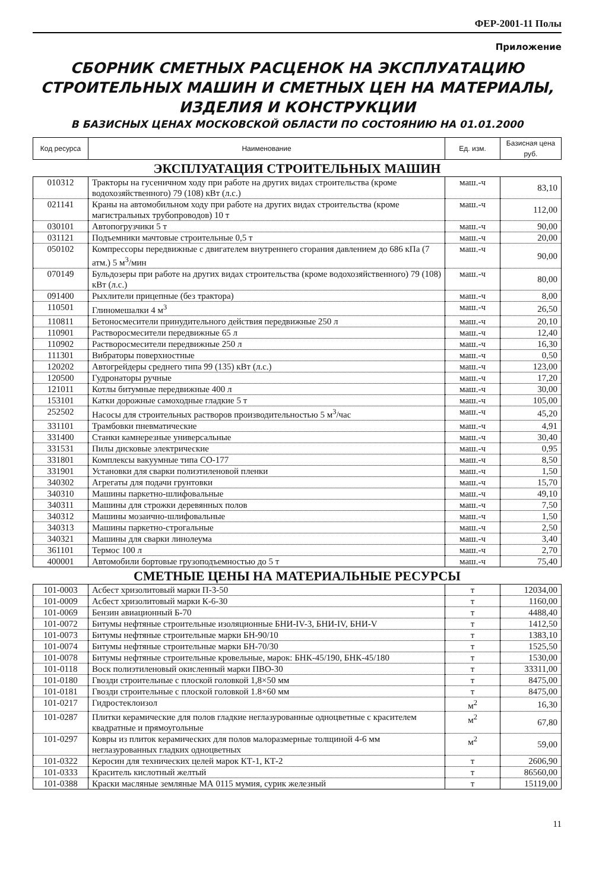ФЕР-2001-11 Полы
Приложение
СБОРНИК СМЕТНЫХ РАСЦЕНОК НА ЭКСПЛУАТАЦИЮ
СТРОИТЕЛЬНЫХ МАШИН И СМЕТНЫХ ЦЕН НА МАТЕРИАЛЫ,
ИЗДЕЛИЯ И КОНСТРУКЦИИ
В БАЗИСНЫХ ЦЕНАХ МОСКОВСКОЙ ОБЛАСТИ ПО СОСТОЯНИЮ НА 01.01.2000
| Код ресурса | Наименование | Ед. изм. | Базисная цена руб. |
| --- | --- | --- | --- |
ЭКСПЛУАТАЦИЯ СТРОИТЕЛЬНЫХ МАШИН
| 010312 | Тракторы на гусеничном ходу при работе на других видах строительства (кроме водохозяйственного) 79 (108) кВт (л.с.) | маш.-ч | 83,10 |
| 021141 | Краны на автомобильном ходу при работе на других видах строительства (кроме магистральных трубопроводов) 10 т | маш.-ч | 112,00 |
| 030101 | Автопогрузчики 5 т | маш.-ч | 90,00 |
| 031121 | Подъемники мачтовые строительные 0,5 т | маш.-ч | 20,00 |
| 050102 | Компрессоры передвижные с двигателем внутреннего сгорания давлением до 686 кПа (7 атм.) 5 м<sup>3</sup>/мин | маш.-ч | 90,00 |
| 070149 | Бульдозеры при работе на других видах строительства (кроме водохозяйственного) 79 (108) кВт (л.с.) | маш.-ч | 80,00 |
| 091400 | Рыхлители прицепные (без трактора) | маш.-ч | 8,00 |
| 110501 | Глиномешалки 4 м<sup>3</sup> | маш.-ч | 26,50 |
| 110811 | Бетоносмесители принудительного действия передвижные 250 л | маш.-ч | 20,10 |
| 110901 | Растворосмесители передвижные 65 л | маш.-ч | 12,40 |
| 110902 | Растворосмесители передвижные 250 л | маш.-ч | 16,30 |
| 111301 | Вибраторы поверхностные | маш.-ч | 0,50 |
| 120202 | Автогрейдеры среднего типа 99 (135) кВт (л.с.) | маш.-ч | 123,00 |
| 120500 | Гудронаторы ручные | маш.-ч | 17,20 |
| 121011 | Котлы битумные передвижные 400 л | маш.-ч | 30,00 |
| 153101 | Катки дорожные самоходные гладкие 5 т | маш.-ч | 105,00 |
| 252502 | Насосы для строительных растворов производительностью 5 м<sup>3</sup>/час | маш.-ч | 45,20 |
| 331101 | Трамбовки пневматические | маш.-ч | 4,91 |
| 331400 | Станки камнерезные универсальные | маш.-ч | 30,40 |
| 331531 | Пилы дисковые электрические | маш.-ч | 0,95 |
| 331801 | Комплексы вакуумные типа СО-177 | маш.-ч | 8,50 |
| 331901 | Установки для сварки полиэтиленовой пленки | маш.-ч | 1,50 |
| 340302 | Агрегаты для подачи грунтовки | маш.-ч | 15,70 |
| 340310 | Машины паркетно-шлифовальные | маш.-ч | 49,10 |
| 340311 | Машины для строжки деревянных полов | маш.-ч | 7,50 |
| 340312 | Машины мозаично-шлифовальные | маш.-ч | 1,50 |
| 340313 | Машины паркетно-строгальные | маш.-ч | 2,50 |
| 340321 | Машины для сварки линолеума | маш.-ч | 3,40 |
| 361101 | Термос 100 л | маш.-ч | 2,70 |
| 400001 | Автомобили бортовые грузоподъемностью до 5 т | маш.-ч | 75,40 |
СМЕТНЫЕ ЦЕНЫ НА МАТЕРИАЛЬНЫЕ РЕСУРСЫ
| 101-0003 | Асбест хризолитовый марки П-3-50 | т | 12034,00 |
| 101-0009 | Асбест хризолитовый марки К-6-30 | т | 1160,00 |
| 101-0069 | Бензин авиационный Б-70 | т | 4488,40 |
| 101-0072 | Битумы нефтяные строительные изоляционные БНИ-IV-3, БНИ-IV, БНИ-V | т | 1412,50 |
| 101-0073 | Битумы нефтяные строительные марки БН-90/10 | т | 1383,10 |
| 101-0074 | Битумы нефтяные строительные марки БН-70/30 | т | 1525,50 |
| 101-0078 | Битумы нефтяные строительные кровельные, марок: БНК-45/190, БНК-45/180 | т | 1530,00 |
| 101-0118 | Воск полиэтиленовый окисленный марки ПВО-30 | т | 33311,00 |
| 101-0180 | Гвозди строительные с плоской головкой 1,8×50 мм | т | 8475,00 |
| 101-0181 | Гвозди строительные с плоской головкой 1.8×60 мм | т | 8475,00 |
| 101-0217 | Гидростеклоизол | м<sup>2</sup> | 16,30 |
| 101-0287 | Плитки керамические для полов гладкие неглазурованные одноцветные с красителем квадратные и прямоугольные | м<sup>2</sup> | 67,80 |
| 101-0297 | Ковры из плиток керамических для полов малоразмерные толщиной 4-6 мм неглазурованных гладких одноцветных | м<sup>2</sup> | 59,00 |
| 101-0322 | Керосин для технических целей марок КТ-1, КТ-2 | т | 2606,90 |
| 101-0333 | Краситель кислотный желтый | т | 86560,00 |
| 101-0388 | Краски масляные земляные МА 0115 мумия, сурик железный | т | 15119,00 |
11